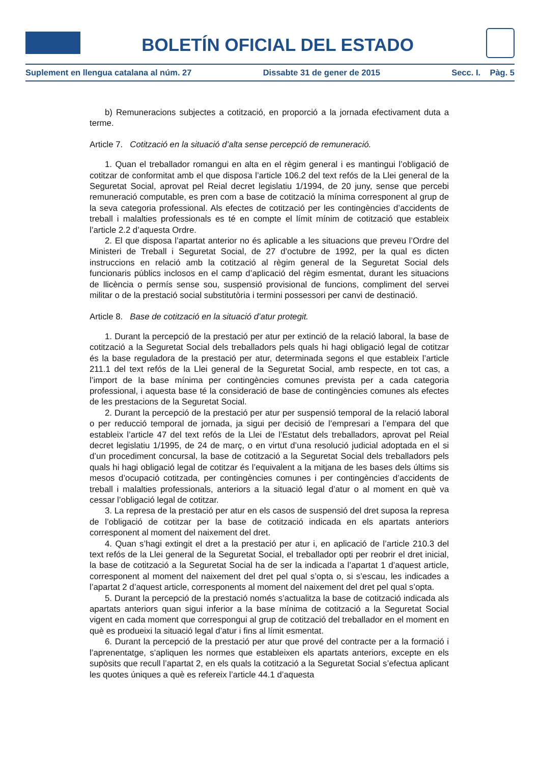BOLETÍN OFICIAL DEL ESTADO
Suplement en llengua catalana al núm. 27 Dissabte 31 de gener de 2015 Secc. I. Pàg. 5
b) Remuneracions subjectes a cotització, en proporció a la jornada efectivament duta a terme.
Article 7. Cotització en la situació d’alta sense percepció de remuneració.
1. Quan el treballador romangui en alta en el règim general i es mantingui l’obligació de cotitzar de conformitat amb el que disposa l’article 106.2 del text refós de la Llei general de la Seguretat Social, aprovat pel Reial decret legislatiu 1/1994, de 20 juny, sense que percebi remuneració computable, es pren com a base de cotització la mínima corresponent al grup de la seva categoria professional. Als efectes de cotització per les contingències d’accidents de treball i malalties professionals es té en compte el límit mínim de cotització que estableix l’article 2.2 d’aquesta Ordre.
2. El que disposa l’apartat anterior no és aplicable a les situacions que preveu l’Ordre del Ministeri de Treball i Seguretat Social, de 27 d’octubre de 1992, per la qual es dicten instruccions en relació amb la cotització al règim general de la Seguretat Social dels funcionaris públics inclosos en el camp d’aplicació del règim esmentat, durant les situacions de llicència o permís sense sou, suspensió provisional de funcions, compliment del servei militar o de la prestació social substitutòria i termini possessori per canvi de destinació.
Article 8. Base de cotització en la situació d’atur protegit.
1. Durant la percepció de la prestació per atur per extinció de la relació laboral, la base de cotització a la Seguretat Social dels treballadors pels quals hi hagi obligació legal de cotitzar és la base reguladora de la prestació per atur, determinada segons el que estableix l’article 211.1 del text refós de la Llei general de la Seguretat Social, amb respecte, en tot cas, a l’import de la base mínima per contingències comunes prevista per a cada categoria professional, i aquesta base té la consideració de base de contingències comunes als efectes de les prestacions de la Seguretat Social.
2. Durant la percepció de la prestació per atur per suspensió temporal de la relació laboral o per reducció temporal de jornada, ja sigui per decisió de l’empresari a l’empara del que estableix l’article 47 del text refós de la Llei de l’Estatut dels treballadors, aprovat pel Reial decret legislatiu 1/1995, de 24 de març, o en virtut d’una resolució judicial adoptada en el si d’un procediment concursal, la base de cotització a la Seguretat Social dels treballadors pels quals hi hagi obligació legal de cotitzar és l’equivalent a la mitjana de les bases dels últims sis mesos d’ocupació cotitzada, per contingències comunes i per contingències d’accidents de treball i malalties professionals, anteriors a la situació legal d’atur o al moment en què va cessar l’obligació legal de cotitzar.
3. La represa de la prestació per atur en els casos de suspensió del dret suposa la represa de l’obligació de cotitzar per la base de cotització indicada en els apartats anteriors corresponent al moment del naixement del dret.
4. Quan s’hagi extingit el dret a la prestació per atur i, en aplicació de l’article 210.3 del text refós de la Llei general de la Seguretat Social, el treballador opti per reobrir el dret inicial, la base de cotització a la Seguretat Social ha de ser la indicada a l’apartat 1 d’aquest article, corresponent al moment del naixement del dret pel qual s’opta o, si s’escau, les indicades a l’apartat 2 d’aquest article, corresponents al moment del naixement del dret pel qual s’opta.
5. Durant la percepció de la prestació només s’actualitza la base de cotització indicada als apartats anteriors quan sigui inferior a la base mínima de cotització a la Seguretat Social vigent en cada moment que correspongui al grup de cotització del treballador en el moment en què es produeixi la situació legal d’atur i fins al límit esmentat.
6. Durant la percepció de la prestació per atur que prové del contracte per a la formació i l’aprenentatge, s’apliquen les normes que estableixen els apartats anteriors, excepte en els supòsits que recull l’apartat 2, en els quals la cotització a la Seguretat Social s’efectua aplicant les quotes úniques a què es refereix l’article 44.1 d’aquesta